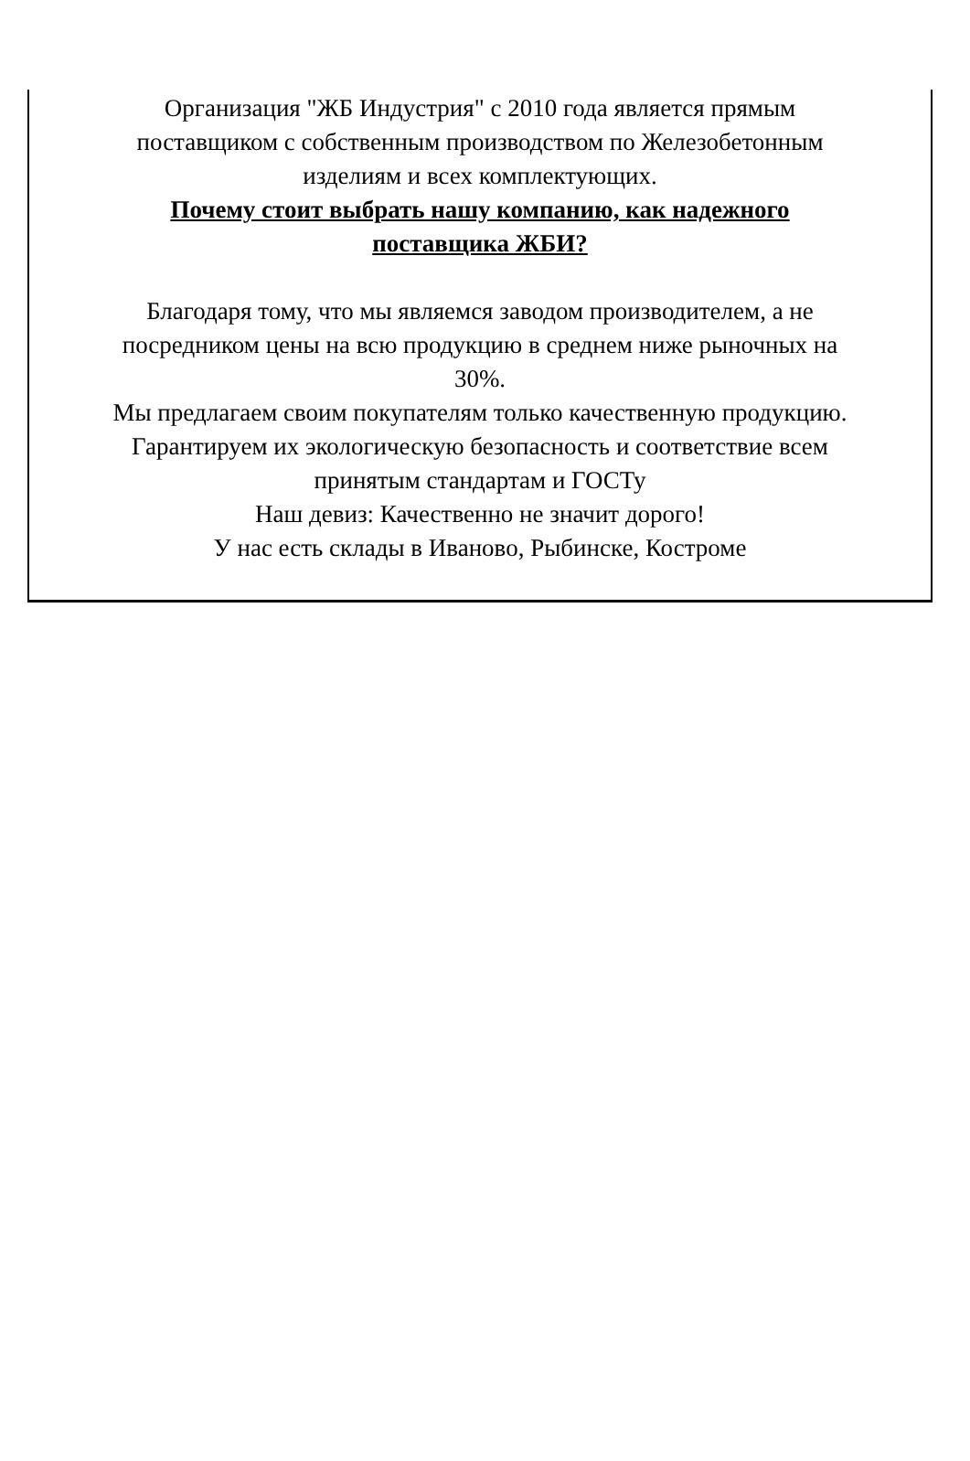Организация "ЖБ Индустрия" с 2010 года является прямым
поставщиком с собственным производством по Железобетонным
изделиям и всех комплектующих.
Почему стоит выбрать нашу компанию, как надежного
поставщика ЖБИ?
Благодаря тому, что мы являемся заводом производителем, а не
посредником цены на всю продукцию в среднем ниже рыночных на
30%.
Мы предлагаем своим покупателям только качественную продукцию.
Гарантируем их экологическую безопасность и соответствие всем
принятым стандартам и ГОСТу
Наш девиз: Качественно не значит дорого!
У нас есть склады в Иваново, Рыбинске, Костроме